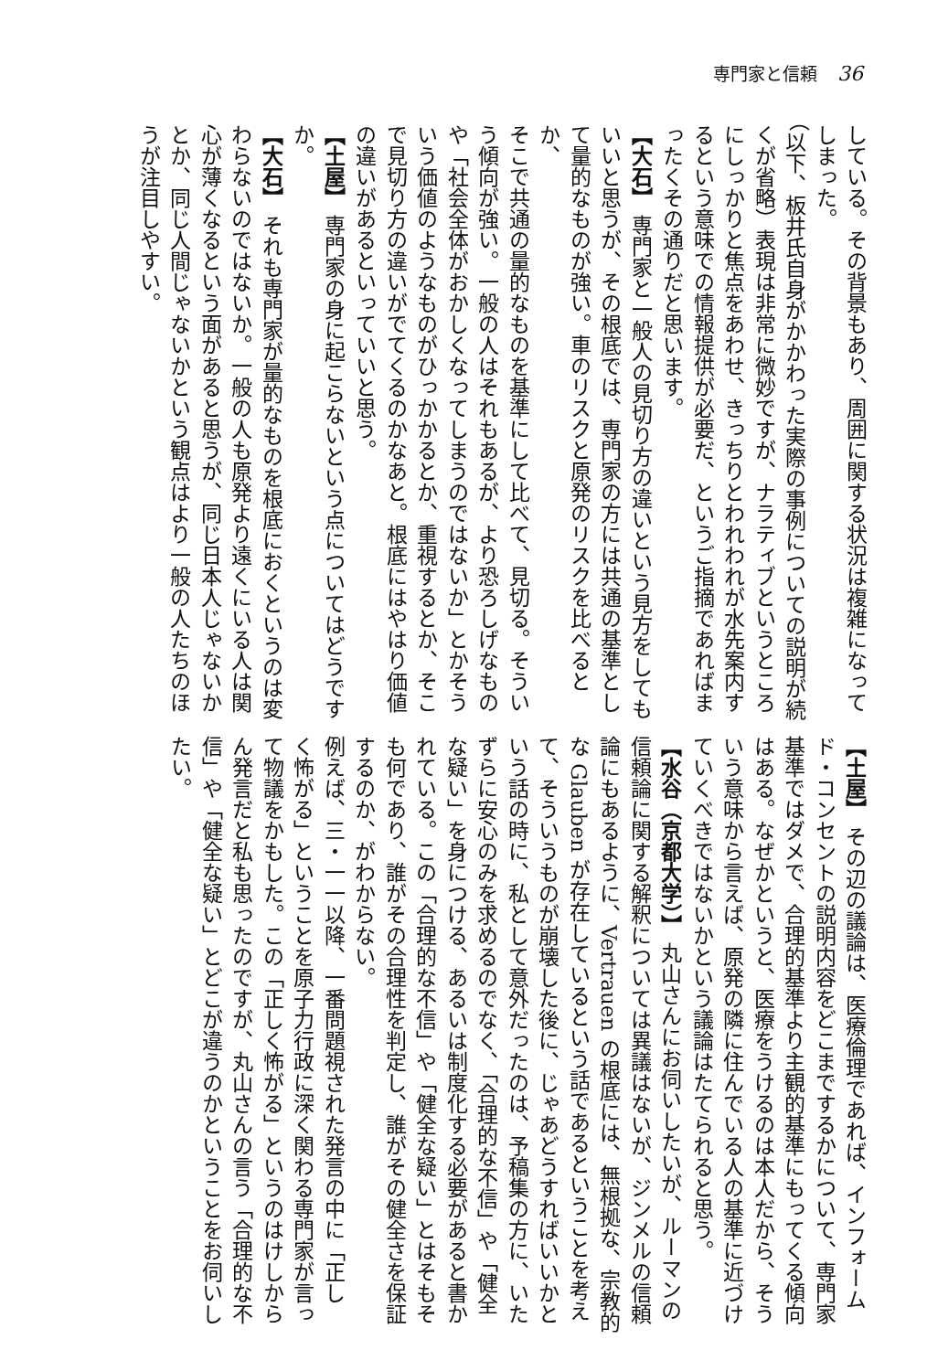専門家と信頼 36
している。その背景もあり、周囲に関する状況は複雑になって
しまった。
（以下、板井氏自身がかかわった実際の事例についての説明が続
くが省略）表現は非常に微妙ですが、ナラティブというところ
にしっかりと焦点をあわせ、きっちりとわれわれが水先案内す
るという意味での情報提供が必要だ、というご指摘であればま
ったくその通りだと思います。
【大石】 専門家と一般人の見切り方の違いという見方をしても
いいと思うが、その根底では、専門家の方には共通の基準とし
て量的なものが強い。車のリスクと原発のリスクを比べるとか、
そこで共通の量的なものを基準にして比べて、見切る。そうい
う傾向が強い。一般の人はそれもあるが、より恐ろしげなもの
や「社会全体がおかしくなってしまうのではないか」とかそう
いう価値のようなものがひっかかるとか、重視するとか、そこ
で見切り方の違いがでてくるのかなあと。根底にはやはり価値
の違いがあるといっていいと思う。
【土屋】 専門家の身に起こらないという点についてはどうです
か。
【大石】 それも専門家が量的なものを根底におくというのは変
わらないのではないか。一般の人も原発より遠くにいる人は関
心が薄くなるという面があると思うが、同じ日本人じゃないか
とか、同じ人間じゃないかという観点はより一般の人たちのほ
うが注目しやすい。
【土屋】 その辺の議論は、医療倫理であれば、インフォーム
ド・コンセントの説明内容をどこまでするかについて、専門家
基準ではダメで、合理的基準より主観的基準にもってくる傾向
はある。なぜかというと、医療をうけるのは本人だから、そう
いう意味から言えば、原発の隣に住んでいる人の基準に近づけ
ていくべきではないかという議論はたてられると思う。
【水谷（京都大学）】 丸山さんにお伺いしたいが、ルーマンの
信頼論に関する解釈については異議はないが、ジンメルの信頼
論にもあるように、Vertrauen の根底には、無根拠な、宗教的
な Glauben が存在しているという話であるということを考え
て、そういうものが崩壊した後に、じゃあどうすればいいかと
いう話の時に、私として意外だったのは、予稿集の方に、いた
ずらに安心のみを求めるのでなく、「合理的な不信」や「健全
な疑い」を身につける、あるいは制度化する必要があると書か
れている。この「合理的な不信」や「健全な疑い」とはそもそ
も何であり、誰がその合理性を判定し、誰がその健全さを保証
するのか、がわからない。
例えば、三・一一以降、一番問題視された発言の中に「正し
く怖がる」ということを原子力行政に深く関わる専門家が言っ
て物議をかもした。この「正しく怖がる」というのはけしから
ん発言だと私も思ったのですが、丸山さんの言う「合理的な不
信」や「健全な疑い」とどこが違うのかということをお伺いし
たい。